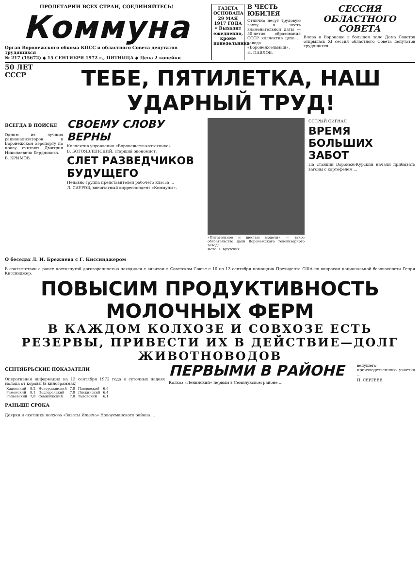ПРОЛЕТАРИИ ВСЕХ СТРАН, СОЕДИНЯЙТЕСЬ!
Коммуна
Орган Воронежского обкома КПСС и областного Совета депутатов трудящихся
№ 217 (15672) ◆ 15 СЕНТЯБРЯ 1972 г., ПЯТНИЦА ◆ Цена 2 копейки
ГАЗЕТА ОСНОВАНА 29 МАЯ 1917 ГОДА • Выходит ежедневно, кроме понедельника
В ЧЕСТЬ ЮБИЛЕЯ
Отлично несут трудовую вахту в честь знаменательной даты — 50-летия образования СССР коллектив цеха ... завода «Воронежсельмаш».
Н. ПАВЛОВ.
СЕССИЯ ОБЛАСТНОГО СОВЕТА
Вчера в Воронеже в большом зале Дома Советов открылась XI сессия областного Совета депутатов трудящихся.
50 ЛЕТ СССР
ТЕБЕ, ПЯТИЛЕТКА, НАШ УДАРНЫЙ ТРУД!
ВСЕГДА В ПОИСКЕ
Одним из лучших рационализаторов в Воронежском аэропорту по праву считают Дмитрия Николаевича Бердникова.
В. КРЫМОВ.
СВОЕМУ СЛОВУ ВЕРНЫ
Коллектив управления «Воронежсельхозтехника» ...
В. БОГОЯВЛЕНСКИЙ, старший экономист.
СЛЕТ РАЗВЕДЧИКОВ БУДУЩЕГО
Недавно группа представителей рабочего класса ...
Л. САУРОВ, внештатный корреспондент «Коммуны».
«Питательное и шестые модели» — такое обязательство дали Воронежского телевизорного завода ...
Фото Н. Крутских.
ОСТРЫЙ СИГНАЛ
ВРЕМЯ БОЛЬШИХ ЗАБОТ
На станции Воронеж-Курский начали прибывать вагоны с картофелем ...
О беседах Л. И. Брежнева с Г. Киссинджером
В соответствии с ранее достигнутой договоренностью находился с визитом в Советском Союзе с 10 по 13 сентября помощник Президента США по вопросам национальной безопасности Генри Киссинджер.
ПОВЫСИМ ПРОДУКТИВНОСТЬ МОЛОЧНЫХ ФЕРМ
В КАЖДОМ КОЛХОЗЕ И СОВХОЗЕ ЕСТЬ РЕЗЕРВЫ, ПРИВЕСТИ ИХ В ДЕЙСТВИЕ—ДОЛГ ЖИВОТНОВОДОВ
СЕНТЯБРЬСКИЕ ПОКАЗАТЕЛИ
Оперативная информация на 13 сентября 1972 года о суточных надоях молока от коровы (в килограммах)
| Кадомский | 8,2 | Новоусманский | 7,0 | Павловский | 6,6 |
| Рамонский | 8,1 | Подгоренский | 7,0 | Лискинский | 6,4 |
| Репьевский | 7,8 | Семилукский | 7,0 | Таловский | 6,1 |
РАНЬШЕ СРОКА
Доярки и скотники колхоза «Заветы Ильича» Новоусманского района ...
ПЕРВЫМИ В РАЙОНЕ
Колхоз «Ленинский» первым в Семилукском районе ...
ведущего производственного участка ...
П. СЕРГЕЕВ.